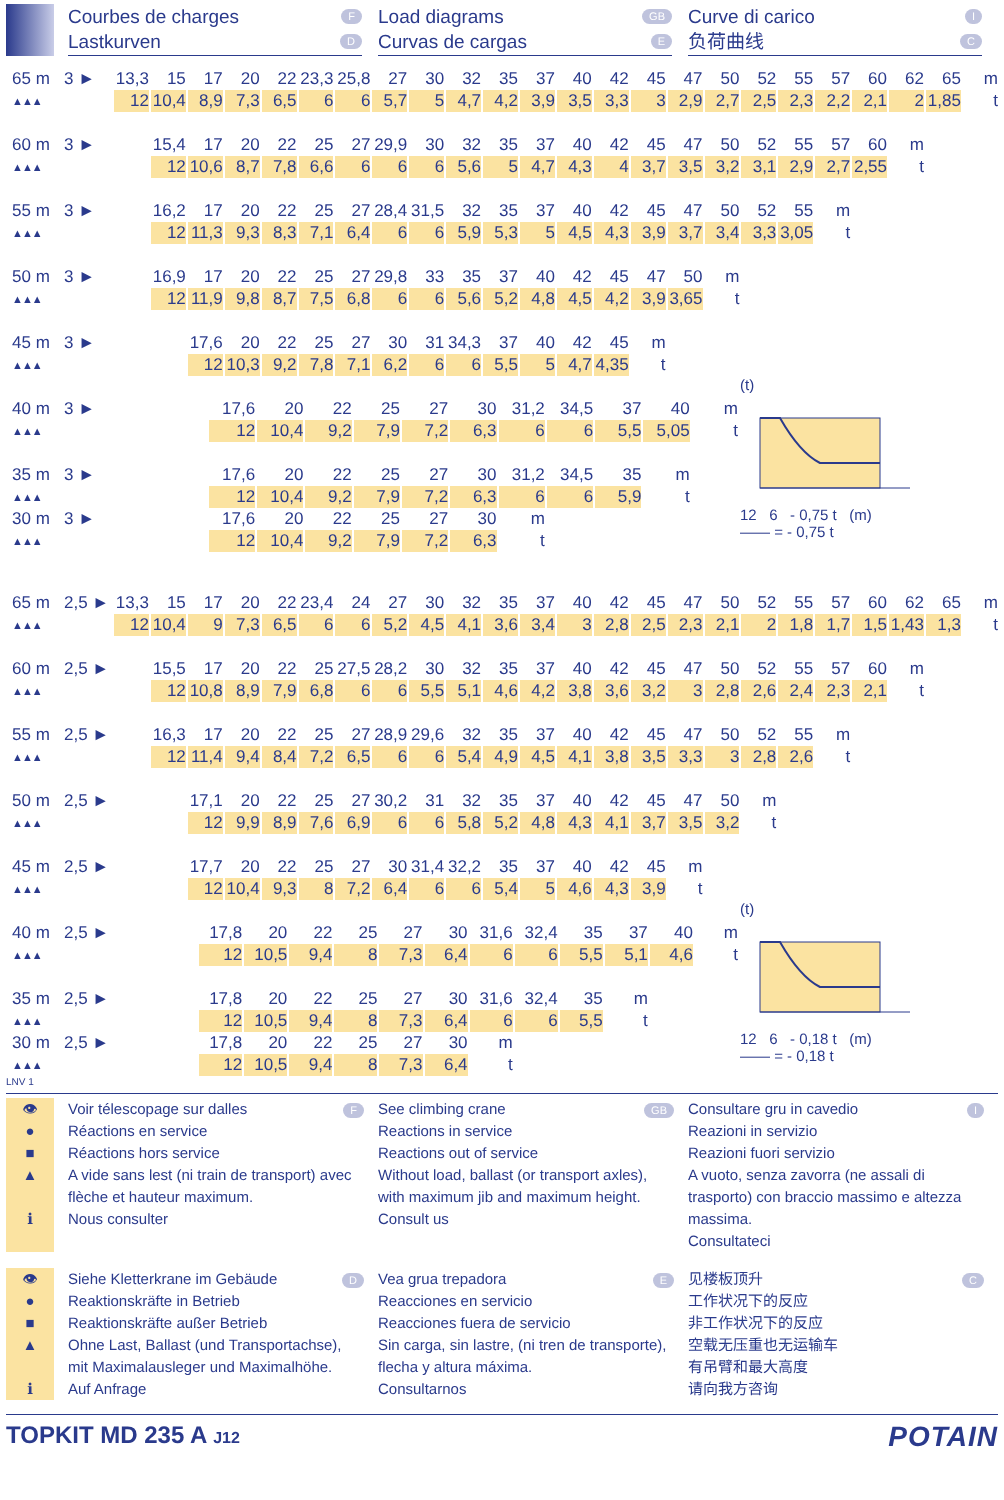Courbes de charges F
Lastkurven D
Load diagrams GB
Curvas de cargas E
Curve di carico I
负荷曲线 C
| 65 m | 3 ► | 13,3 | 15 | 17 | 20 | 22 | 23,3 | 25,8 | 27 | 30 | 32 | 35 | 37 | 40 | 42 | 45 | 47 | 50 | 52 | 55 | 57 | 60 | 62 | 65 | m |
| ▲▲▲ | | 12 | 10,4 | 8,9 | 7,3 | 6,5 | 6 | 6 | 5,7 | 5 | 4,7 | 4,2 | 3,9 | 3,5 | 3,3 | 3 | 2,9 | 2,7 | 2,5 | 2,3 | 2,2 | 2,1 | 2 | 1,85 | t |
| 60 m | 3 ► | | 15,4 | 17 | 20 | 22 | 25 | 27 | 29,9 | 30 | 32 | 35 | 37 | 40 | 42 | 45 | 47 | 50 | 52 | 55 | 57 | 60 | m | | |
| ▲▲▲ | | | 12 | 10,6 | 8,7 | 7,8 | 6,6 | 6 | 6 | 6 | 5,6 | 5 | 4,7 | 4,3 | 4 | 3,7 | 3,5 | 3,2 | 3,1 | 2,9 | 2,7 | 2,55 | t | | |
| 55 m | 3 ► | | 16,2 | 17 | 20 | 22 | 25 | 27 | 28,4 | 31,5 | 32 | 35 | 37 | 40 | 42 | 45 | 47 | 50 | 52 | 55 | m | | | | |
| ▲▲▲ | | | 12 | 11,3 | 9,3 | 8,3 | 7,1 | 6,4 | 6 | 6 | 5,9 | 5,3 | 5 | 4,5 | 4,3 | 3,9 | 3,7 | 3,4 | 3,3 | 3,05 | t | | | | |
| 50 m | 3 ► | | 16,9 | 17 | 20 | 22 | 25 | 27 | 29,8 | 33 | 35 | 37 | 40 | 42 | 45 | 47 | 50 | m | | | | | | | |
| ▲▲▲ | | | 12 | 11,9 | 9,8 | 8,7 | 7,5 | 6,8 | 6 | 6 | 5,6 | 5,2 | 4,8 | 4,5 | 4,2 | 3,9 | 3,65 | t | | | | | | | |
| 45 m | 3 ► | | | 17,6 | 20 | 22 | 25 | 27 | 30 | 31 | 34,3 | 37 | 40 | 42 | 45 | m | | | | | | | | | |
| ▲▲▲ | | | | 12 | 10,3 | 9,2 | 7,8 | 7,1 | 6,2 | 6 | 6 | 5,5 | 5 | 4,7 | 4,35 | t | | | | | | | | | |
| 40 m | 3 ► | | | 17,6 | 20 | 22 | 25 | 27 | 30 | 31,2 | 34,5 | 37 | 40 | m |
| ▲▲▲ | | | | 12 | 10,4 | 9,2 | 7,9 | 7,2 | 6,3 | 6 | 6 | 5,5 | 5,05 | t |
| 35 m | 3 ► | | | 17,6 | 20 | 22 | 25 | 27 | 30 | 31,2 | 34,5 | 35 | m | |
| ▲▲▲ | | | | 12 | 10,4 | 9,2 | 7,9 | 7,2 | 6,3 | 6 | 6 | 5,9 | t | |
| 30 m | 3 ► | | | 17,6 | 20 | 22 | 25 | 27 | 30 | m | | | | |
| ▲▲▲ | | | | 12 | 10,4 | 9,2 | 7,9 | 7,2 | 6,3 | t | | | | |
(t)
12 6 - 0,75 t (m)
—— = - 0,75 t
| 65 m | 2,5 ► | 13,3 | 15 | 17 | 20 | 22 | 23,4 | 24 | 27 | 30 | 32 | 35 | 37 | 40 | 42 | 45 | 47 | 50 | 52 | 55 | 57 | 60 | 62 | 65 | m |
| ▲▲▲ | | 12 | 10,4 | 9 | 7,3 | 6,5 | 6 | 6 | 5,2 | 4,5 | 4,1 | 3,6 | 3,4 | 3 | 2,8 | 2,5 | 2,3 | 2,1 | 2 | 1,8 | 1,7 | 1,5 | 1,43 | 1,3 | t |
| 60 m | 2,5 ► | | 15,5 | 17 | 20 | 22 | 25 | 27,5 | 28,2 | 30 | 32 | 35 | 37 | 40 | 42 | 45 | 47 | 50 | 52 | 55 | 57 | 60 | m | | |
| ▲▲▲ | | | 12 | 10,8 | 8,9 | 7,9 | 6,8 | 6 | 6 | 5,5 | 5,1 | 4,6 | 4,2 | 3,8 | 3,6 | 3,2 | 3 | 2,8 | 2,6 | 2,4 | 2,3 | 2,1 | t | | |
| 55 m | 2,5 ► | | 16,3 | 17 | 20 | 22 | 25 | 27 | 28,9 | 29,6 | 32 | 35 | 37 | 40 | 42 | 45 | 47 | 50 | 52 | 55 | m | | | | |
| ▲▲▲ | | | 12 | 11,4 | 9,4 | 8,4 | 7,2 | 6,5 | 6 | 6 | 5,4 | 4,9 | 4,5 | 4,1 | 3,8 | 3,5 | 3,3 | 3 | 2,8 | 2,6 | t | | | | |
| 50 m | 2,5 ► | | | 17,1 | 20 | 22 | 25 | 27 | 30,2 | 31 | 32 | 35 | 37 | 40 | 42 | 45 | 47 | 50 | m | | | | | | |
| ▲▲▲ | | | | 12 | 9,9 | 8,9 | 7,6 | 6,9 | 6 | 6 | 5,8 | 5,2 | 4,8 | 4,3 | 4,1 | 3,7 | 3,5 | 3,2 | t | | | | | | |
| 45 m | 2,5 ► | | | 17,7 | 20 | 22 | 25 | 27 | 30 | 31,4 | 32,2 | 35 | 37 | 40 | 42 | 45 | m | | | | | | | | |
| ▲▲▲ | | | | 12 | 10,4 | 9,3 | 8 | 7,2 | 6,4 | 6 | 6 | 5,4 | 5 | 4,6 | 4,3 | 3,9 | t | | | | | | | | |
| 40 m | 2,5 ► | | | 17,8 | 20 | 22 | 25 | 27 | 30 | 31,6 | 32,4 | 35 | 37 | 40 | m |
| ▲▲▲ | | | | 12 | 10,5 | 9,4 | 8 | 7,3 | 6,4 | 6 | 6 | 5,5 | 5,1 | 4,6 | t |
| 35 m | 2,5 ► | | | 17,8 | 20 | 22 | 25 | 27 | 30 | 31,6 | 32,4 | 35 | m | | |
| ▲▲▲ | | | | 12 | 10,5 | 9,4 | 8 | 7,3 | 6,4 | 6 | 6 | 5,5 | t | | |
| 30 m | 2,5 ► | | | 17,8 | 20 | 22 | 25 | 27 | 30 | m | | | | | |
| ▲▲▲ | | | | 12 | 10,5 | 9,4 | 8 | 7,3 | 6,4 | t | | | | | |
LNV 1
(t)
12 6 - 0,18 t (m)
—— = - 0,18 t
👁
●
■
▲
ℹ
Voir télescopage sur dalles F
Réactions en service
Réactions hors service
A vide sans lest (ni train de transport) avec flèche et hauteur maximum.
Nous consulter
See climbing crane GB
Reactions in service
Reactions out of service
Without load, ballast (or transport axles), with maximum jib and maximum height.
Consult us
Consultare gru in cavedio I
Reazioni in servizio
Reazioni fuori servizio
A vuoto, senza zavorra (ne assali di trasporto) con braccio massimo e altezza massima.
Consultateci
👁
●
■
▲
ℹ
Siehe Kletterkrane im Gebäude D
Reaktionskräfte in Betrieb
Reaktionskräfte außer Betrieb
Ohne Last, Ballast (und Transportachse), mit Maximalausleger und Maximalhöhe.
Auf Anfrage
Vea grua trepadora E
Reacciones en servicio
Reacciones fuera de servicio
Sin carga, sin lastre, (ni tren de transporte), flecha y altura máxima.
Consultarnos
见楼板顶升 C
工作状况下的反应
非工作状况下的反应
空载无压重也无运输车
有吊臂和最大高度
请向我方咨询
TOPKIT MD 235 A J12
POTAIN